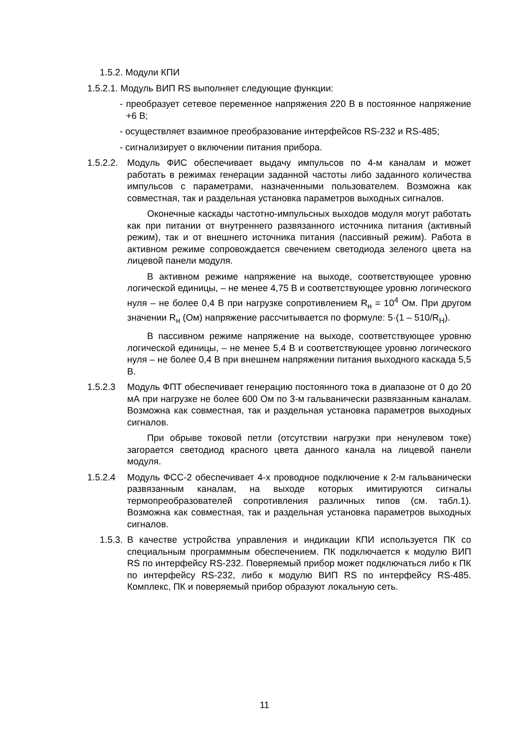1.5.2. Модули КПИ
1.5.2.1. Модуль ВИП RS выполняет следующие функции:
- преобразует сетевое переменное напряжения 220 В в постоянное напряжение +6 В;
- осуществляет взаимное преобразование интерфейсов RS-232 и RS-485;
- сигнализирует о включении питания прибора.
1.5.2.2.
Модуль ФИС обеспечивает выдачу импульсов по 4-м каналам и может работать в режимах генерации заданной частоты либо заданного количества импульсов с параметрами, назначенными пользователем. Возможна как совместная, так и раздельная установка параметров выходных сигналов.
Оконечные каскады частотно-импульсных выходов модуля могут работать как при питании от внутреннего развязанного источника питания (активный режим), так и от внешнего источника питания (пассивный режим). Работа в активном режиме сопровождается свечением светодиода зеленого цвета на лицевой панели модуля.
В активном режиме напряжение на выходе, соответствующее уровню логической единицы, – не менее 4,75 В и соответствующее уровню логического нуля – не более 0,4 В при нагрузке сопротивлением R<sub>н</sub> = 10<sup>4</sup> Ом. При другом значении R<sub>н</sub> (Ом) напряжение рассчитывается по формуле: 5·(1 – 510/R<sub>Н</sub>).
В пассивном режиме напряжение на выходе, соответствующее уровню логической единицы, – не менее 5,4 В и соответствующее уровню логического нуля – не более 0,4 В при внешнем напряжении питания выходного каскада 5,5 В.
1.5.2.3 Модуль ФПТ обеспечивает генерацию постоянного тока в диапазоне от 0 до 20 мА при нагрузке не более 600 Ом по 3-м гальванически развязанным каналам. Возможна как совместная, так и раздельная установка параметров выходных сигналов.
При обрыве токовой петли (отсутствии нагрузки при ненулевом токе) загорается светодиод красного цвета данного канала на лицевой панели модуля.
1.5.2.4 Модуль ФСС-2 обеспечивает 4-х проводное подключение к 2-м гальванически развязанным каналам, на выходе которых имитируются сигналы термопреобразователей сопротивления различных типов (см. табл.1). Возможна как совместная, так и раздельная установка параметров выходных сигналов.
1.5.3.
В качестве устройства управления и индикации КПИ используется ПК со специальным программным обеспечением. ПК подключается к модулю ВИП RS по интерфейсу RS-232. Поверяемый прибор может подключаться либо к ПК по интерфейсу RS-232, либо к модулю ВИП RS по интерфейсу RS-485. Комплекс, ПК и поверяемый прибор образуют локальную сеть.
11